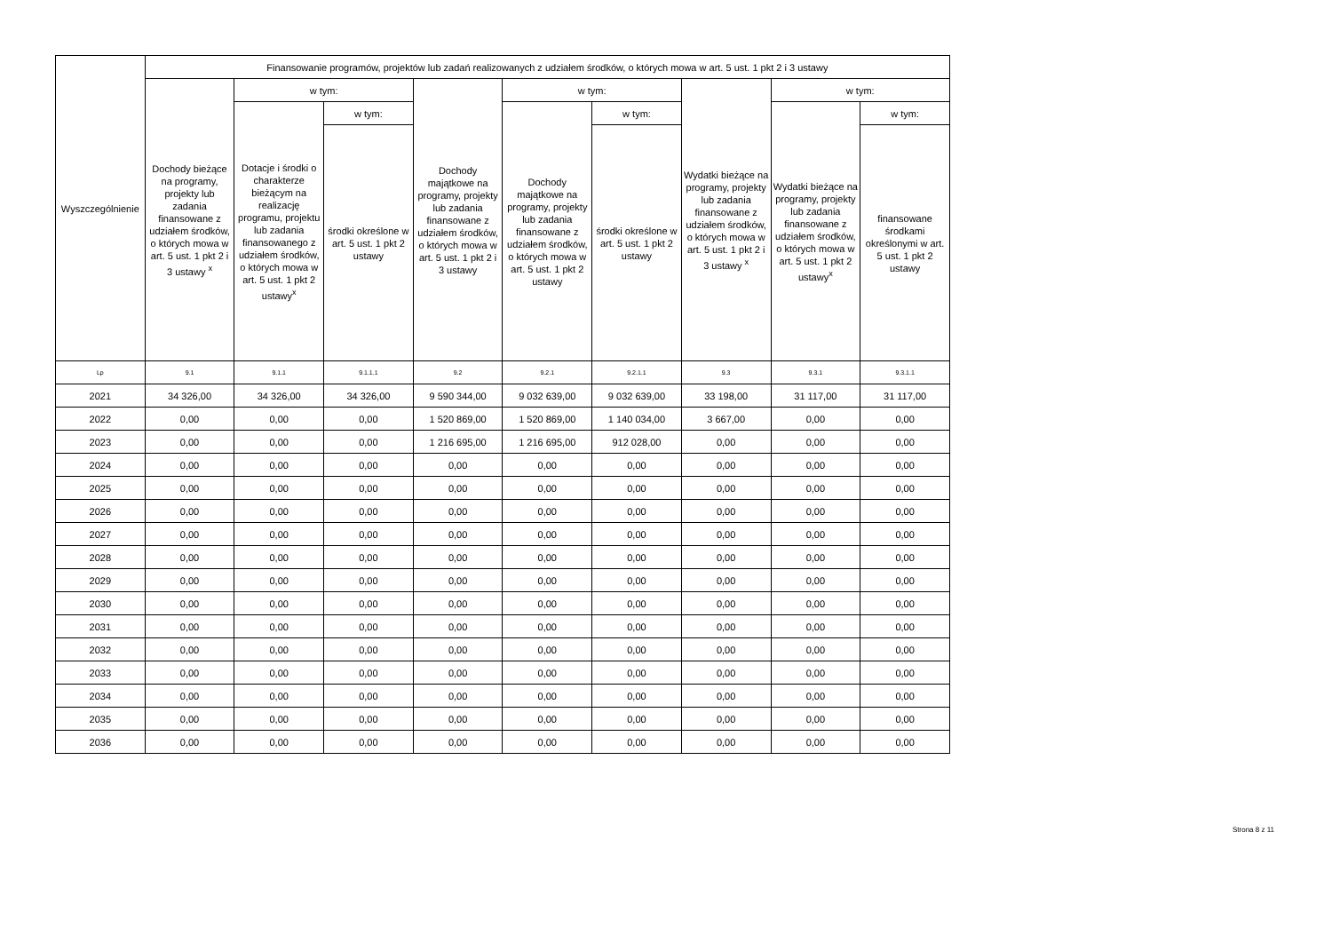| Wyszczególnienie | Finansowanie programów, projektów lub zadań realizowanych z udziałem środków, o których mowa w art. 5 ust. 1 pkt 2 i 3 ustawy | | | | | | | | |
| --- | --- | --- | --- | --- | --- | --- | --- | --- | --- |
| | Dochody bieżące na programy, projekty lub zadania finansowane z udziałem środków, o których mowa w art. 5 ust. 1 pkt 2 i 3 ustawy <sup>x</sup> | w tym: | | Dochody majątkowe na programy, projekty lub zadania finansowane z udziałem środków, o których mowa w art. 5 ust. 1 pkt 2 i 3 ustawy | w tym: | | Wydatki bieżące na programy, projekty lub zadania finansowane z udziałem środków, o których mowa w art. 5 ust. 1 pkt 2 i 3 ustawy <sup>x</sup> | w tym: | |
| | | Dotacje i środki o charakterze bieżącym na realizację programu, projektu lub zadania finansowanego z udziałem środków, o których mowa w art. 5 ust. 1 pkt 2 ustawy<sup>x</sup> | w tym: | | Dochody majątkowe na programy, projekty lub zadania finansowane z udziałem środków, o których mowa w art. 5 ust. 1 pkt 2 ustawy | w tym: | | Wydatki bieżące na programy, projekty lub zadania finansowane z udziałem środków, o których mowa w art. 5 ust. 1 pkt 2 ustawy<sup>x</sup> | w tym: |
| | | | środki określone w art. 5 ust. 1 pkt 2 ustawy | | | środki określone w art. 5 ust. 1 pkt 2 ustawy | | | finansowane środkami określonymi w art. 5 ust. 1 pkt 2 ustawy |
| Lp | 9.1 | 9.1.1 | 9.1.1.1 | 9.2 | 9.2.1 | 9.2.1.1 | 9.3 | 9.3.1 | 9.3.1.1 |
| 2021 | 34 326,00 | 34 326,00 | 34 326,00 | 9 590 344,00 | 9 032 639,00 | 9 032 639,00 | 33 198,00 | 31 117,00 | 31 117,00 |
| 2022 | 0,00 | 0,00 | 0,00 | 1 520 869,00 | 1 520 869,00 | 1 140 034,00 | 3 667,00 | 0,00 | 0,00 |
| 2023 | 0,00 | 0,00 | 0,00 | 1 216 695,00 | 1 216 695,00 | 912 028,00 | 0,00 | 0,00 | 0,00 |
| 2024 | 0,00 | 0,00 | 0,00 | 0,00 | 0,00 | 0,00 | 0,00 | 0,00 | 0,00 |
| 2025 | 0,00 | 0,00 | 0,00 | 0,00 | 0,00 | 0,00 | 0,00 | 0,00 | 0,00 |
| 2026 | 0,00 | 0,00 | 0,00 | 0,00 | 0,00 | 0,00 | 0,00 | 0,00 | 0,00 |
| 2027 | 0,00 | 0,00 | 0,00 | 0,00 | 0,00 | 0,00 | 0,00 | 0,00 | 0,00 |
| 2028 | 0,00 | 0,00 | 0,00 | 0,00 | 0,00 | 0,00 | 0,00 | 0,00 | 0,00 |
| 2029 | 0,00 | 0,00 | 0,00 | 0,00 | 0,00 | 0,00 | 0,00 | 0,00 | 0,00 |
| 2030 | 0,00 | 0,00 | 0,00 | 0,00 | 0,00 | 0,00 | 0,00 | 0,00 | 0,00 |
| 2031 | 0,00 | 0,00 | 0,00 | 0,00 | 0,00 | 0,00 | 0,00 | 0,00 | 0,00 |
| 2032 | 0,00 | 0,00 | 0,00 | 0,00 | 0,00 | 0,00 | 0,00 | 0,00 | 0,00 |
| 2033 | 0,00 | 0,00 | 0,00 | 0,00 | 0,00 | 0,00 | 0,00 | 0,00 | 0,00 |
| 2034 | 0,00 | 0,00 | 0,00 | 0,00 | 0,00 | 0,00 | 0,00 | 0,00 | 0,00 |
| 2035 | 0,00 | 0,00 | 0,00 | 0,00 | 0,00 | 0,00 | 0,00 | 0,00 | 0,00 |
| 2036 | 0,00 | 0,00 | 0,00 | 0,00 | 0,00 | 0,00 | 0,00 | 0,00 | 0,00 |
Strona 8 z 11